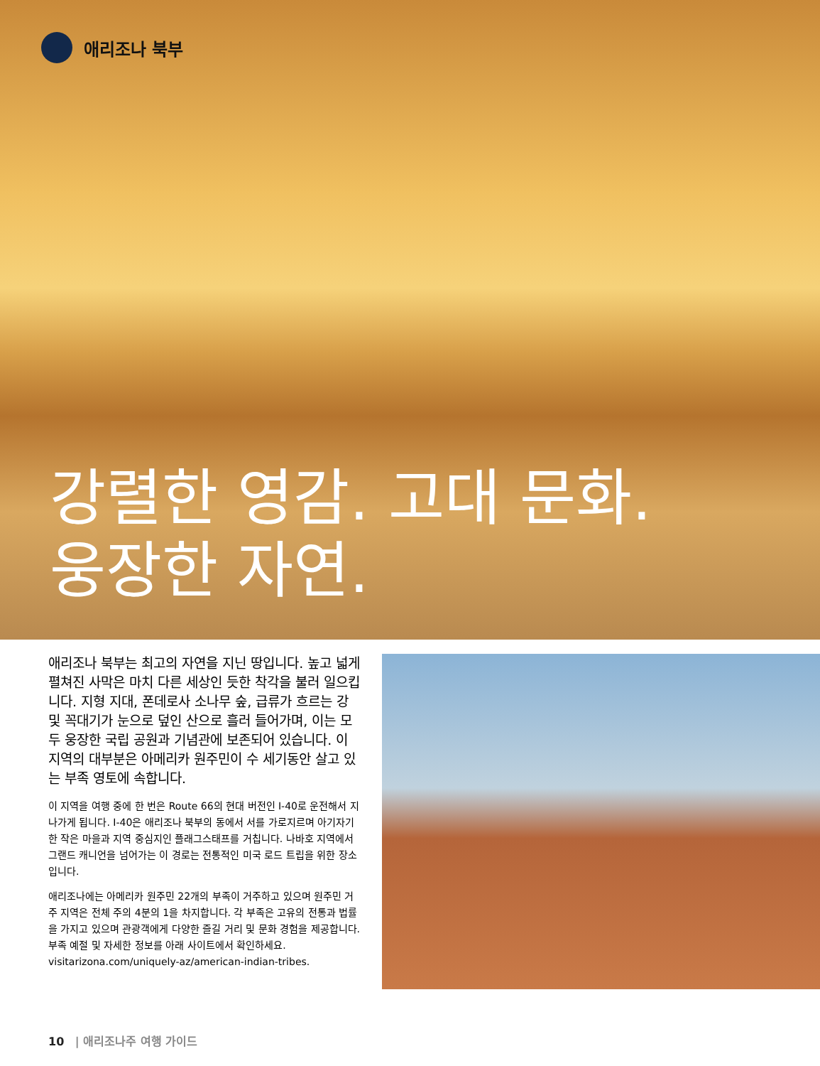애리조나 북부
강렬한 영감. 고대 문화.
웅장한 자연.
애리조나 북부는 최고의 자연을 지닌 땅입니다. 높고 넓게 펼쳐진 사막은 마치 다른 세상인 듯한 착각을 불러 일으킵니다. 지형 지대, 폰데로사 소나무 숲, 급류가 흐르는 강 및 꼭대기가 눈으로 덮인 산으로 흘러 들어가며, 이는 모두 웅장한 국립 공원과 기념관에 보존되어 있습니다. 이 지역의 대부분은 아메리카 원주민이 수 세기동안 살고 있는 부족 영토에 속합니다.
이 지역을 여행 중에 한 번은 Route 66의 현대 버전인 I-40로 운전해서 지나가게 됩니다. I-40은 애리조나 북부의 동에서 서를 가로지르며 아기자기한 작은 마을과 지역 중심지인 플래그스태프를 거칩니다. 나바호 지역에서 그랜드 캐니언을 넘어가는 이 경로는 전통적인 미국 로드 트립을 위한 장소입니다.
애리조나에는 아메리카 원주민 22개의 부족이 거주하고 있으며 원주민 거주 지역은 전체 주의 4분의 1을 차지합니다. 각 부족은 고유의 전통과 법률을 가지고 있으며 관광객에게 다양한 즐길 거리 및 문화 경험을 제공합니다. 부족 예절 및 자세한 정보를 아래 사이트에서 확인하세요. visitarizona.com/uniquely-az/american-indian-tribes.
10 | 애리조나주 여행 가이드